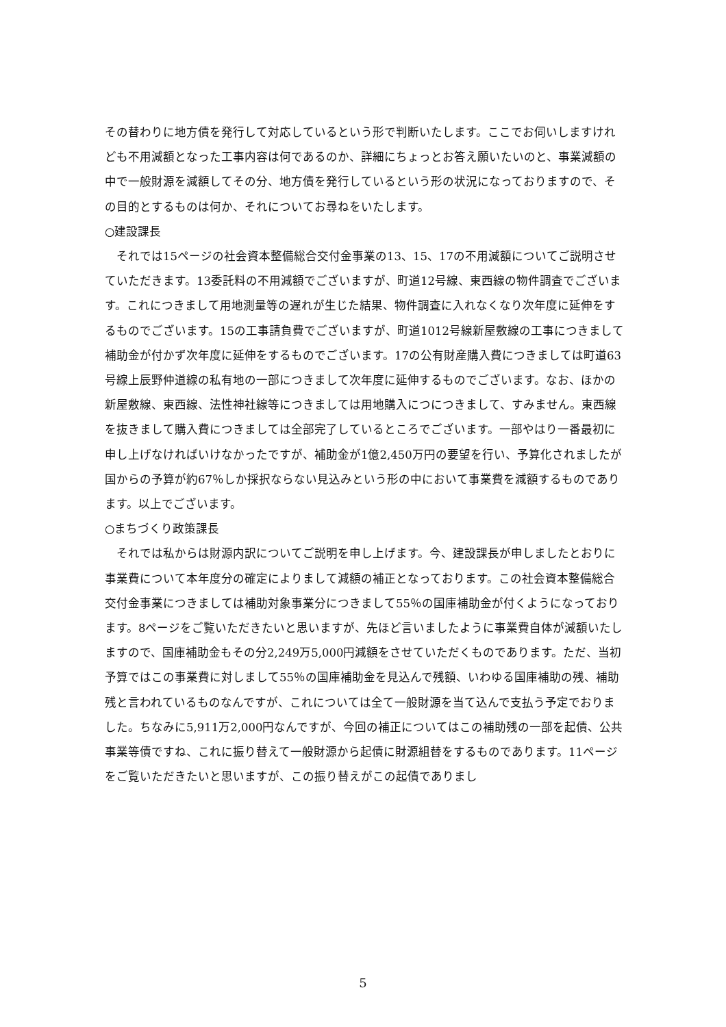その替わりに地方債を発行して対応しているという形で判断いたします。ここでお伺いしますけれども不用減額となった工事内容は何であるのか、詳細にちょっとお答え願いたいのと、事業減額の中で一般財源を減額してその分、地方債を発行しているという形の状況になっておりますので、その目的とするものは何か、それについてお尋ねをいたします。
○建設課長
　それでは15ページの社会資本整備総合交付金事業の13、15、17の不用減額についてご説明させていただきます。13委託料の不用減額でございますが、町道12号線、東西線の物件調査でございます。これにつきまして用地測量等の遅れが生じた結果、物件調査に入れなくなり次年度に延伸をするものでございます。15の工事請負費でございますが、町道1012号線新屋敷線の工事につきまして補助金が付かず次年度に延伸をするものでございます。17の公有財産購入費につきましては町道63号線上辰野仲道線の私有地の一部につきまして次年度に延伸するものでございます。なお、ほかの新屋敷線、東西線、法性神社線等につきましては用地購入につにつきまして、すみません。東西線を抜きまして購入費につきましては全部完了しているところでございます。一部やはり一番最初に申し上げなければいけなかったですが、補助金が1億2,450万円の要望を行い、予算化されましたが国からの予算が約67％しか採択ならない見込みという形の中において事業費を減額するものであります。以上でございます。
○まちづくり政策課長
　それでは私からは財源内訳についてご説明を申し上げます。今、建設課長が申しましたとおりに事業費について本年度分の確定によりまして減額の補正となっております。この社会資本整備総合交付金事業につきましては補助対象事業分につきまして55％の国庫補助金が付くようになっております。8ページをご覧いただきたいと思いますが、先ほど言いましたように事業費自体が減額いたしますので、国庫補助金もその分2,249万5,000円減額をさせていただくものであります。ただ、当初予算ではこの事業費に対しまして55％の国庫補助金を見込んで残額、いわゆる国庫補助の残、補助残と言われているものなんですが、これについては全て一般財源を当て込んで支払う予定でおりました。ちなみに5,911万2,000円なんですが、今回の補正についてはこの補助残の一部を起債、公共事業等債ですね、これに振り替えて一般財源から起債に財源組替をするものであります。11ページをご覧いただきたいと思いますが、この振り替えがこの起債でありまし
5